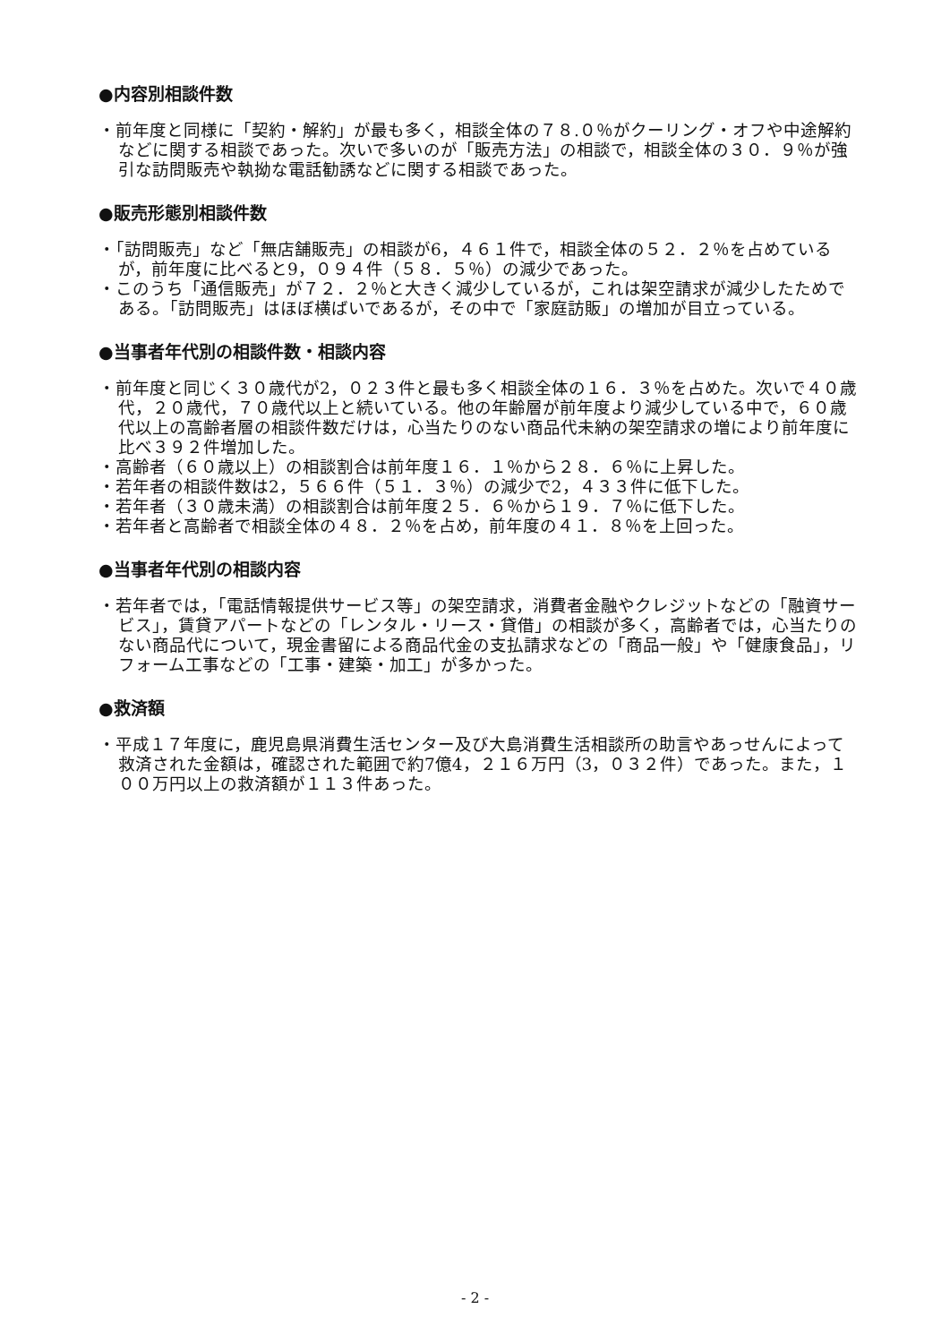●内容別相談件数
・前年度と同様に「契約・解約」が最も多く，相談全体の７８.０％がクーリング・オフや中途解約などに関する相談であった。次いで多いのが「販売方法」の相談で，相談全体の３０．９％が強引な訪問販売や執拗な電話勧誘などに関する相談であった。
●販売形態別相談件数
・「訪問販売」など「無店舗販売」の相談が6，４６１件で，相談全体の５２．２％を占めているが，前年度に比べると9，０９４件（５８．５％）の減少であった。
・このうち「通信販売」が７２．２％と大きく減少しているが，これは架空請求が減少したためである。「訪問販売」はほぼ横ばいであるが，その中で「家庭訪販」の増加が目立っている。
●当事者年代別の相談件数・相談内容
・前年度と同じく３０歳代が2，０２３件と最も多く相談全体の１６．３％を占めた。次いで４０歳代，２０歳代，７０歳代以上と続いている。他の年齢層が前年度より減少している中で，６０歳代以上の高齢者層の相談件数だけは，心当たりのない商品代未納の架空請求の増により前年度に比べ３９２件増加した。
・高齢者（６０歳以上）の相談割合は前年度１６．１％から２８．６％に上昇した。
・若年者の相談件数は2，５６６件（５１．３％）の減少で2，４３３件に低下した。
・若年者（３０歳未満）の相談割合は前年度２５．６％から１９．７％に低下した。
・若年者と高齢者で相談全体の４８．２％を占め，前年度の４１．８％を上回った。
●当事者年代別の相談内容
・若年者では，「電話情報提供サービス等」の架空請求，消費者金融やクレジットなどの「融資サービス」，賃貸アパートなどの「レンタル・リース・貸借」の相談が多く，高齢者では，心当たりのない商品代について，現金書留による商品代金の支払請求などの「商品一般」や「健康食品」，リフォーム工事などの「工事・建築・加工」が多かった。
●救済額
・平成１７年度に，鹿児島県消費生活センター及び大島消費生活相談所の助言やあっせんによって救済された金額は，確認された範囲で約7億4，２１６万円（3，０３２件）であった。また，１００万円以上の救済額が１１３件あった。
- 2 -